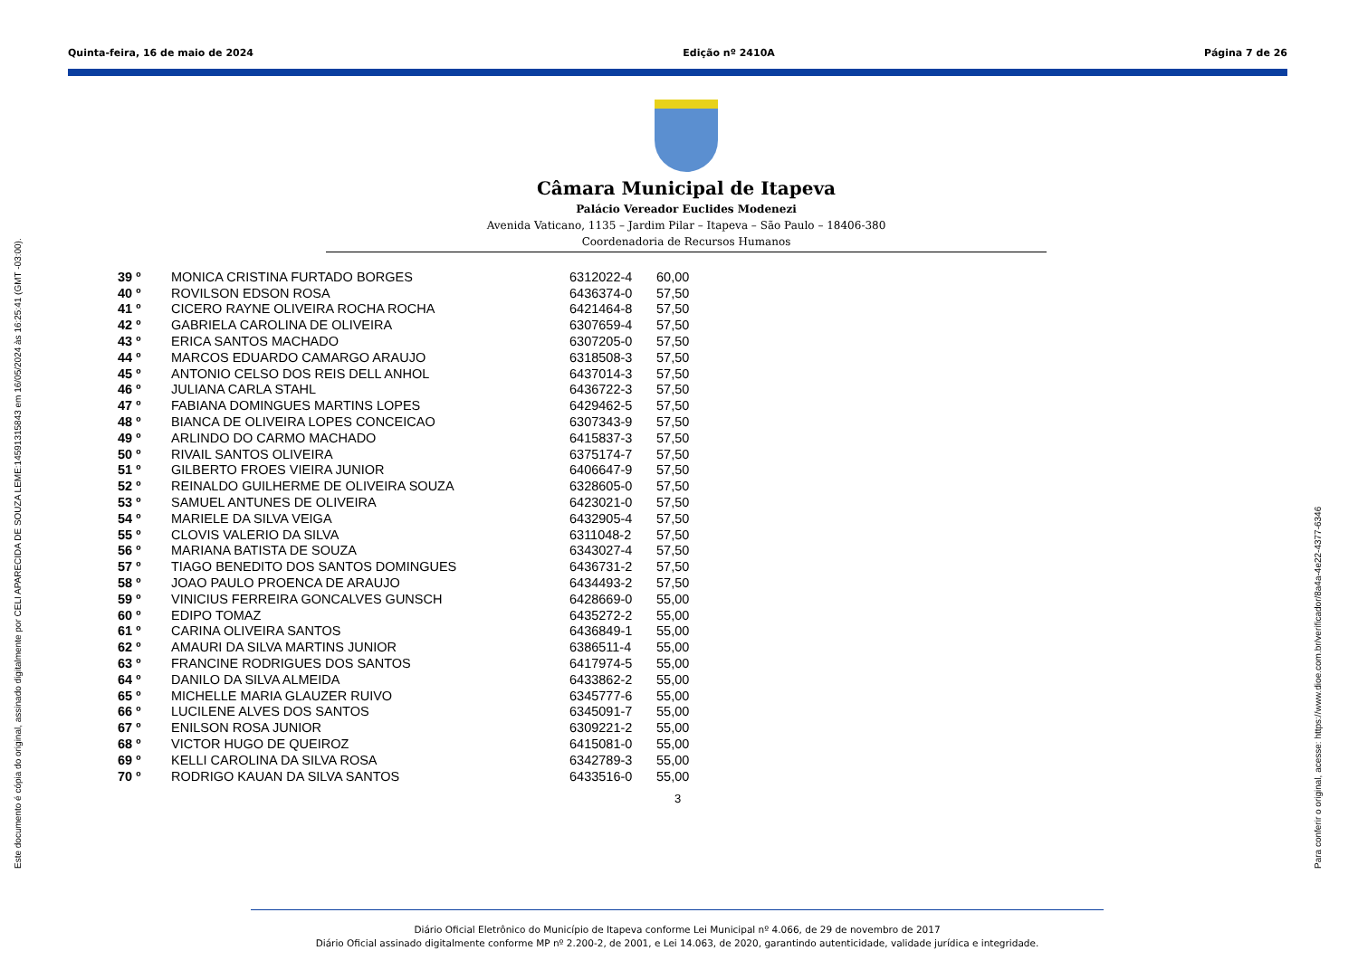Quinta-feira, 16 de maio de 2024 Edição nº 2410A Página 7 de 26
Este documento é cópia do original, assinado digitalmente por CELI APARECIDA DE SOUZA LEME:14591315843 em 16/05/2024 às 16:25:41 (GMT -03:00).
Para conferir o original, acesse: https://www.dioe.com.br/verificador/8a4a-4e22-4377-6346
Câmara Municipal de Itapeva
Palácio Vereador Euclides Modenezi
Avenida Vaticano, 1135 – Jardim Pilar – Itapeva – São Paulo – 18406-380
Coordenadoria de Recursos Humanos
| 39 º | MONICA CRISTINA FURTADO BORGES | 6312022-4 | 60,00 |
| 40 º | ROVILSON EDSON ROSA | 6436374-0 | 57,50 |
| 41 º | CICERO RAYNE OLIVEIRA ROCHA ROCHA | 6421464-8 | 57,50 |
| 42 º | GABRIELA CAROLINA DE OLIVEIRA | 6307659-4 | 57,50 |
| 43 º | ERICA SANTOS MACHADO | 6307205-0 | 57,50 |
| 44 º | MARCOS EDUARDO CAMARGO ARAUJO | 6318508-3 | 57,50 |
| 45 º | ANTONIO CELSO DOS REIS DELL ANHOL | 6437014-3 | 57,50 |
| 46 º | JULIANA CARLA STAHL | 6436722-3 | 57,50 |
| 47 º | FABIANA DOMINGUES MARTINS LOPES | 6429462-5 | 57,50 |
| 48 º | BIANCA DE OLIVEIRA LOPES CONCEICAO | 6307343-9 | 57,50 |
| 49 º | ARLINDO DO CARMO MACHADO | 6415837-3 | 57,50 |
| 50 º | RIVAIL SANTOS OLIVEIRA | 6375174-7 | 57,50 |
| 51 º | GILBERTO FROES VIEIRA JUNIOR | 6406647-9 | 57,50 |
| 52 º | REINALDO GUILHERME DE OLIVEIRA SOUZA | 6328605-0 | 57,50 |
| 53 º | SAMUEL ANTUNES DE OLIVEIRA | 6423021-0 | 57,50 |
| 54 º | MARIELE DA SILVA VEIGA | 6432905-4 | 57,50 |
| 55 º | CLOVIS VALERIO DA SILVA | 6311048-2 | 57,50 |
| 56 º | MARIANA BATISTA DE SOUZA | 6343027-4 | 57,50 |
| 57 º | TIAGO BENEDITO DOS SANTOS DOMINGUES | 6436731-2 | 57,50 |
| 58 º | JOAO PAULO PROENCA DE ARAUJO | 6434493-2 | 57,50 |
| 59 º | VINICIUS FERREIRA GONCALVES GUNSCH | 6428669-0 | 55,00 |
| 60 º | EDIPO TOMAZ | 6435272-2 | 55,00 |
| 61 º | CARINA OLIVEIRA SANTOS | 6436849-1 | 55,00 |
| 62 º | AMAURI DA SILVA MARTINS JUNIOR | 6386511-4 | 55,00 |
| 63 º | FRANCINE RODRIGUES DOS SANTOS | 6417974-5 | 55,00 |
| 64 º | DANILO DA SILVA ALMEIDA | 6433862-2 | 55,00 |
| 65 º | MICHELLE MARIA GLAUZER RUIVO | 6345777-6 | 55,00 |
| 66 º | LUCILENE ALVES DOS SANTOS | 6345091-7 | 55,00 |
| 67 º | ENILSON ROSA JUNIOR | 6309221-2 | 55,00 |
| 68 º | VICTOR HUGO DE QUEIROZ | 6415081-0 | 55,00 |
| 69 º | KELLI CAROLINA DA SILVA ROSA | 6342789-3 | 55,00 |
| 70 º | RODRIGO KAUAN DA SILVA SANTOS | 6433516-0 | 55,00 |
3
Diário Oficial Eletrônico do Município de Itapeva conforme Lei Municipal nº 4.066, de 29 de novembro de 2017
Diário Oficial assinado digitalmente conforme MP nº 2.200-2, de 2001, e Lei 14.063, de 2020, garantindo autenticidade, validade jurídica e integridade.